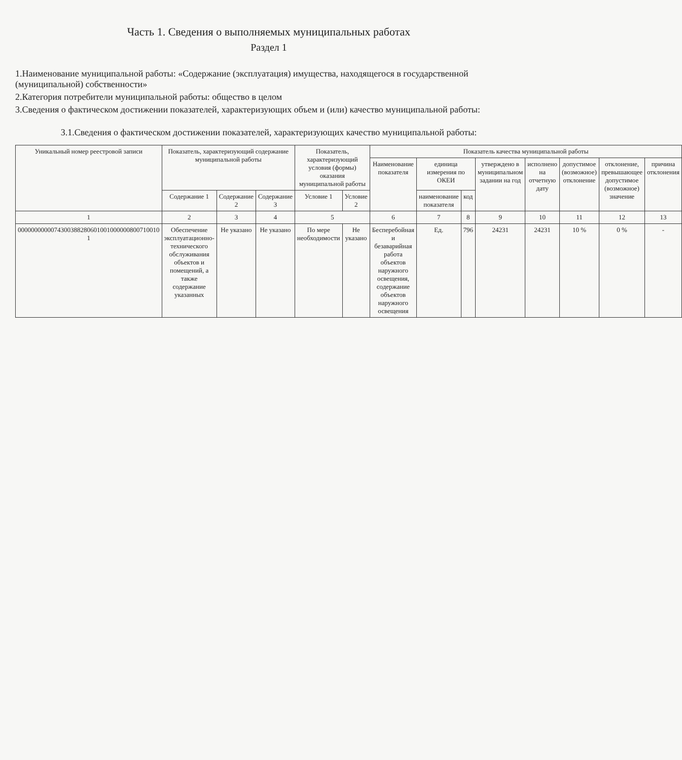Часть 1. Сведения о выполняемых муниципальных работах
Раздел 1
1.Наименование муниципальной работы: «Содержание (эксплуатация) имущества, находящегося в государственной (муниципальной) собственности»
2.Категория потребители муниципальной работы: общество в целом
3.Сведения о фактическом достижении показателей, характеризующих объем и (или) качество муниципальной работы:
3.1.Сведения о фактическом достижении показателей, характеризующих качество муниципальной работы:
| Уникальный номер реестровой записи | Показатель, характеризующий содержание муниципальной работы | | | Показатель, характеризующий условия (формы) оказания муниципальной работы | | Показатель качества муниципальной работы | | | | | | | |
| --- | --- | --- | --- | --- | --- | --- | --- | --- | --- | --- | --- | --- | --- |
| | | | | | | Наименование показателя | единица измерения по ОКЕИ | | утверждено в муниципальном задании на год | исполнено на отчетную дату | допустимое (возможное) отклонение | отклонение, превышающее допустимое (возможное) значение | причина отклонения |
| | Содержание 1 | Содержание 2 | Содержание 3 | Условие 1 | Условие 2 | | наименование показателя | код | | | | | |
| 1 | 2 | 3 | 4 | 5 | | 6 | 7 | 8 | 9 | 10 | 11 | 12 | 13 |
| 0000000000074300388280601001000000800710010 1 | Обеспечение эксплуатационно-технического обслуживания объектов и помещений, а также содержание указанных | Не указано | Не указано | По мере необходимости | Не указано | Бесперебойная и безаварийная работа объектов наружного освещения, содержание объектов наружного освещения | Ед. | 796 | 24231 | 24231 | 10 % | 0 % | - |